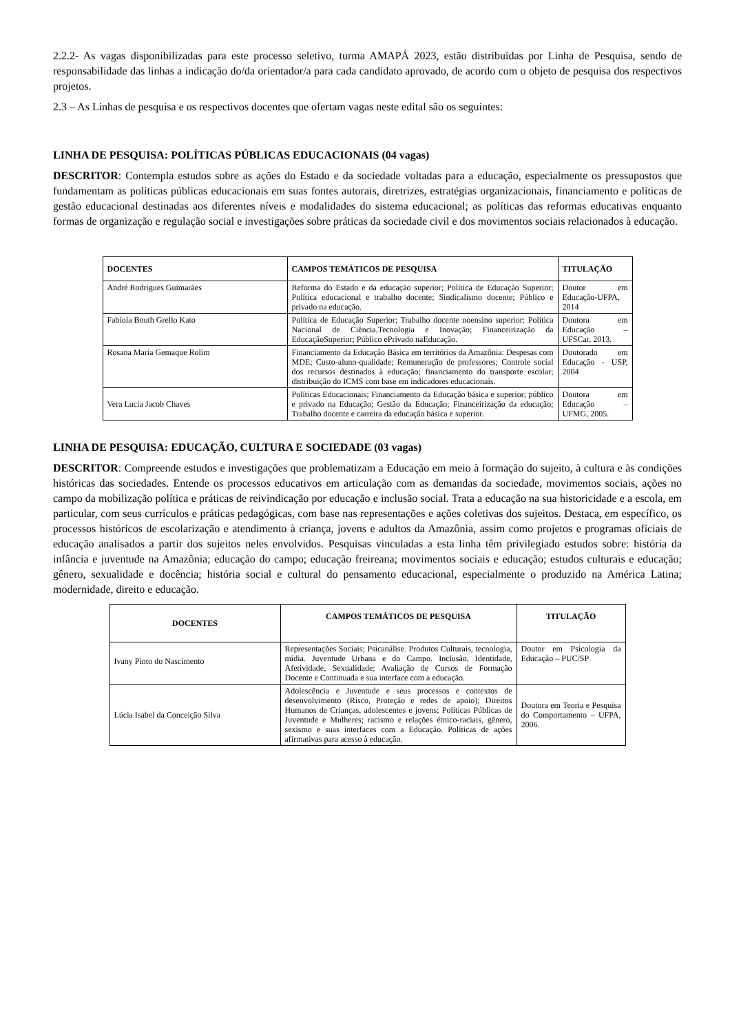2.2.2- As vagas disponibilizadas para este processo seletivo, turma AMAPÁ 2023, estão distribuídas por Linha de Pesquisa, sendo de responsabilidade das linhas a indicação do/da orientador/a para cada candidato aprovado, de acordo com o objeto de pesquisa dos respectivos projetos.
2.3 – As Linhas de pesquisa e os respectivos docentes que ofertam vagas neste edital são os seguintes:
LINHA DE PESQUISA: POLÍTICAS PÚBLICAS EDUCACIONAIS (04 vagas)
DESCRITOR: Contempla estudos sobre as ações do Estado e da sociedade voltadas para a educação, especialmente os pressupostos que fundamentam as políticas públicas educacionais em suas fontes autorais, diretrizes, estratégias organizacionais, financiamento e políticas de gestão educacional destinadas aos diferentes níveis e modalidades do sistema educacional; as políticas das reformas educativas enquanto formas de organização e regulação social e investigações sobre práticas da sociedade civil e dos movimentos sociais relacionados à educação.
| DOCENTES | CAMPOS TEMÁTICOS DE PESQUISA | TITULAÇÃO |
| --- | --- | --- |
| André Rodrigues Guimarães | Reforma do Estado e da educação superior; Política de Educação Superior; Política educacional e trabalho docente; Sindicalismo docente; Público e privado na educação. | Doutor em Educação-UFPA, 2014 |
| Fabíola Bouth Grello Kato | Política de Educação Superior; Trabalho docente noensino superior; Política Nacional de Ciência,Tecnologia e Inovação; Financeirização da EducaçãoSuperior; Público ePrivado naEducação. | Doutora em Educação – UFSCar, 2013. |
| Rosana Maria Gemaque Rolim | Financiamento da Educação Básica em territórios da Amazônia: Despesas com MDE; Custo-aluno-qualidade; Remuneração de professores; Controle social dos recursos destinados à educação; financiamento do transporte escolar; distribuição do ICMS com base em indicadores educacionais. | Doutorado em Educação - USP, 2004 |
| Vera Lucia Jacob Chaves | Políticas Educacionais; Financiamento da Educação básica e superior; público e privado na Educação; Gestão da Educação; Financeirização da educação; Trabalho docente e carreira da educação básica e superior. | Doutora em Educação – UFMG, 2005. |
LINHA DE PESQUISA: EDUCAÇÃO, CULTURA E SOCIEDADE (03 vagas)
DESCRITOR: Compreende estudos e investigações que problematizam a Educação em meio à formação do sujeito, à cultura e às condições históricas das sociedades. Entende os processos educativos em articulação com as demandas da sociedade, movimentos sociais, ações no campo da mobilização política e práticas de reivindicação por educação e inclusão social. Trata a educação na sua historicidade e a escola, em particular, com seus currículos e práticas pedagógicas, com base nas representações e ações coletivas dos sujeitos. Destaca, em específico, os processos históricos de escolarização e atendimento à criança, jovens e adultos da Amazônia, assim como projetos e programas oficiais de educação analisados a partir dos sujeitos neles envolvidos. Pesquisas vinculadas a esta linha têm privilegiado estudos sobre: história da infância e juventude na Amazônia; educação do campo; educação freireana; movimentos sociais e educação; estudos culturais e educação; gênero, sexualidade e docência; história social e cultural do pensamento educacional, especialmente o produzido na América Latina; modernidade, direito e educação.
| DOCENTES | CAMPOS TEMÁTICOS DE PESQUISA | TITULAÇÃO |
| --- | --- | --- |
| Ivany Pinto do Nascimento | Representações Sociais; Psicanálise. Produtos Culturais, tecnologia, mídia. Juventude Urbana e do Campo. Inclusão, Identidade, Afetividade, Sexualidade; Avaliação de Cursos de Formação Docente e Continuada e sua interface com a educação. | Doutor em Psicologia da Educação – PUC/SP |
| Lúcia Isabel da Conceição Silva | Adolescência e Juventude e seus processos e contextos de desenvolvimento (Risco, Proteção e redes de apoio); Direitos Humanos de Crianças, adolescentes e jovens; Políticas Públicas de Juventude e Mulheres; racismo e relações étnico-raciais, gênero, sexismo e suas interfaces com a Educação. Políticas de ações afirmativas para acesso à educação. | Doutora em Teoria e Pesquisa do Comportamento – UFPA, 2006. |